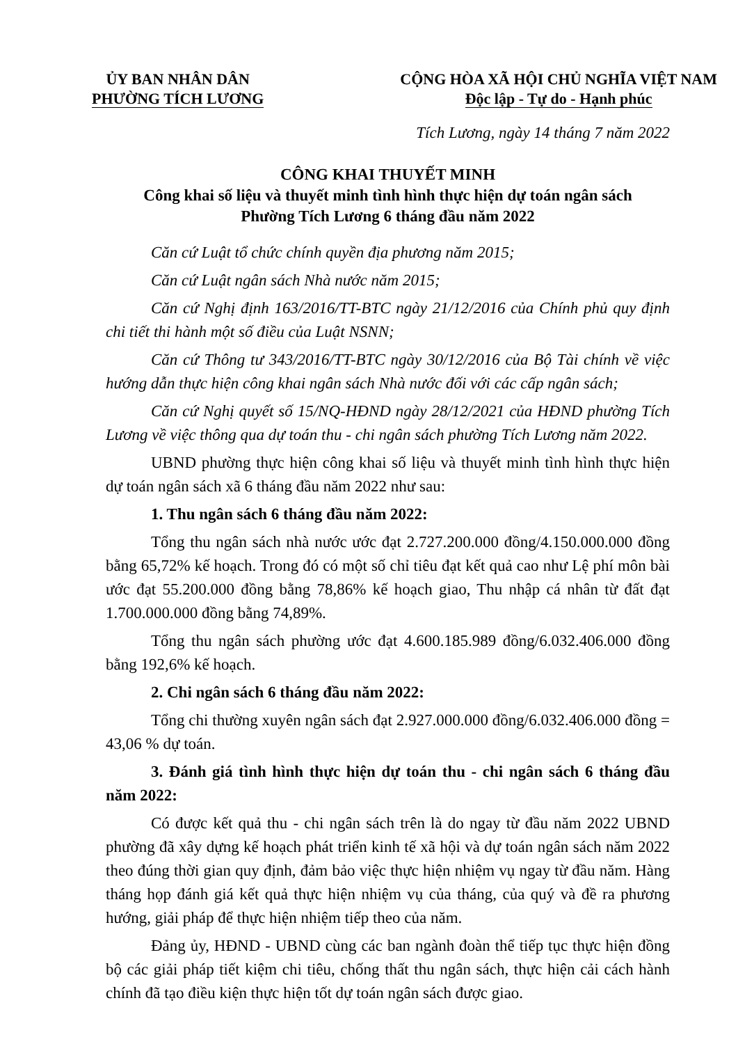ỦY BAN NHÂN DÂN
PHƯỜNG TÍCH LƯƠNG
CỘNG HÒA XÃ HỘI CHỦ NGHĨA VIỆT NAM
Độc lập - Tự do - Hạnh phúc
Tích Lương, ngày 14 tháng 7 năm 2022
CÔNG KHAI THUYẾT MINH
Công khai số liệu và thuyết minh tình hình thực hiện dự toán ngân sách
Phường Tích Lương 6 tháng đầu năm 2022
Căn cứ Luật tổ chức chính quyền địa phương năm 2015;
Căn cứ Luật ngân sách Nhà nước năm 2015;
Căn cứ Nghị định 163/2016/TT-BTC ngày 21/12/2016 của Chính phủ quy định chi tiết thi hành một số điều của Luật NSNN;
Căn cứ Thông tư 343/2016/TT-BTC ngày 30/12/2016 của Bộ Tài chính về việc hướng dẫn thực hiện công khai ngân sách Nhà nước đối với các cấp ngân sách;
Căn cứ Nghị quyết số 15/NQ-HĐND ngày 28/12/2021 của HĐND phường Tích Lương về việc thông qua dự toán thu - chi ngân sách phường Tích Lương năm 2022.
UBND phường thực hiện công khai số liệu và thuyết minh tình hình thực hiện dự toán ngân sách xã 6 tháng đầu năm 2022 như sau:
1. Thu ngân sách 6 tháng đầu năm 2022:
Tổng thu ngân sách nhà nước ước đạt 2.727.200.000 đồng/4.150.000.000 đồng bằng 65,72% kế hoạch. Trong đó có một số chỉ tiêu đạt kết quả cao như Lệ phí môn bài ước đạt 55.200.000 đồng bằng 78,86% kế hoạch giao, Thu nhập cá nhân từ đất đạt 1.700.000.000 đồng bằng 74,89%.
Tổng thu ngân sách phường ước đạt 4.600.185.989 đồng/6.032.406.000 đồng bằng 192,6% kế hoạch.
2. Chi ngân sách 6 tháng đầu năm 2022:
Tổng chi thường xuyên ngân sách đạt 2.927.000.000 đồng/6.032.406.000 đồng = 43,06 % dự toán.
3. Đánh giá tình hình thực hiện dự toán thu - chi ngân sách 6 tháng đầu năm 2022:
Có được kết quả thu - chi ngân sách trên là do ngay từ đầu năm 2022 UBND phường đã xây dựng kế hoạch phát triển kinh tế xã hội và dự toán ngân sách năm 2022 theo đúng thời gian quy định, đảm bảo việc thực hiện nhiệm vụ ngay từ đầu năm. Hàng tháng họp đánh giá kết quả thực hiện nhiệm vụ của tháng, của quý và đề ra phương hướng, giải pháp để thực hiện nhiệm tiếp theo của năm.
Đảng ủy, HĐND - UBND cùng các ban ngành đoàn thể tiếp tục thực hiện đồng bộ các giải pháp tiết kiệm chi tiêu, chống thất thu ngân sách, thực hiện cải cách hành chính đã tạo điều kiện thực hiện tốt dự toán ngân sách được giao.